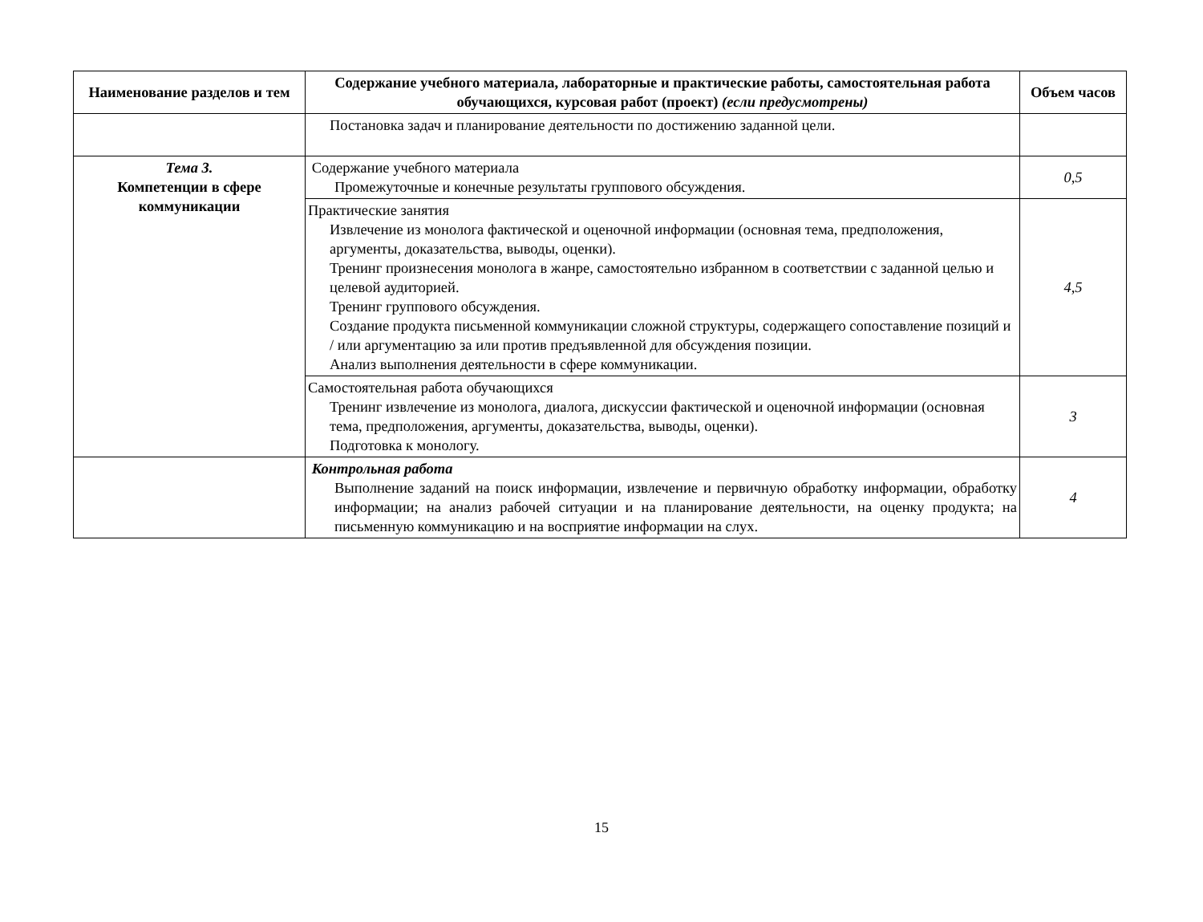| Наименование разделов и тем | Содержание учебного материала, лабораторные и практические работы, самостоятельная работа обучающихся, курсовая работ (проект) (если предусмотрены) | Объем часов |
| --- | --- | --- |
| | Постановка задач и планирование деятельности по достижению заданной цели. | |
| Тема 3. Компетенции в сфере коммуникации | Содержание учебного материала Промежуточные и конечные результаты группового обсуждения. | 0,5 |
| | Практические занятия Извлечение из монолога фактической и оценочной информации (основная тема, предположения, аргументы, доказательства, выводы, оценки). Тренинг произнесения монолога в жанре, самостоятельно избранном в соответствии с заданной целью и целевой аудиторией. Тренинг группового обсуждения. Создание продукта письменной коммуникации сложной структуры, содержащего сопоставление позиций и / или аргументацию за или против предъявленной для обсуждения позиции. Анализ выполнения деятельности в сфере коммуникации. | 4,5 |
| | Самостоятельная работа обучающихся Тренинг извлечение из монолога, диалога, дискуссии фактической и оценочной информации (основная тема, предположения, аргументы, доказательства, выводы, оценки). Подготовка к монологу. | 3 |
| | Контрольная работа Выполнение заданий на поиск информации, извлечение и первичную обработку информации, обработку информации; на анализ рабочей ситуации и на планирование деятельности, на оценку продукта; на письменную коммуникацию и на восприятие информации на слух. | 4 |
15